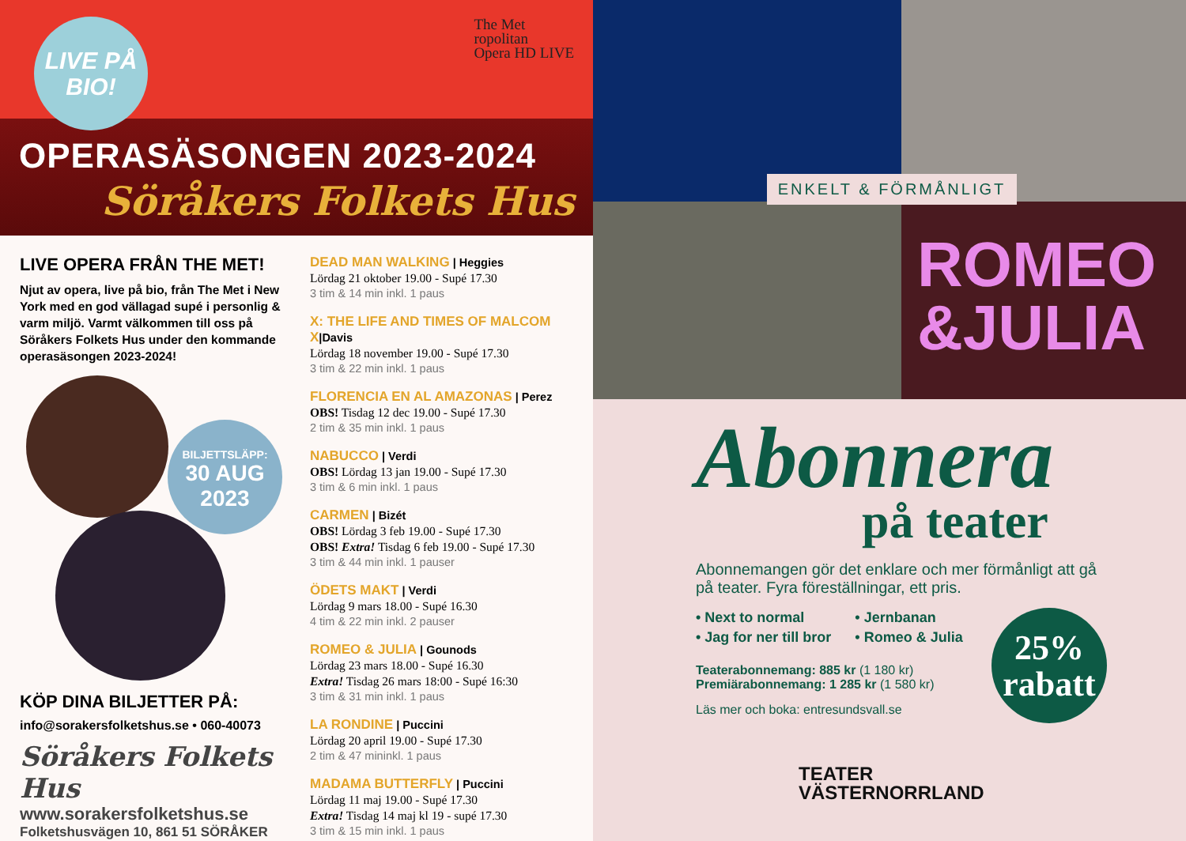LIVE PÅ
BIO!
The Met
ropolitan
Opera HD LIVE
OPERASÄSONGEN 2023-2024
Söråkers Folkets Hus
LIVE OPERA FRÅN THE MET!
Njut av opera, live på bio, från The Met i New York med en god vällagad supé i personlig & varm miljö. Varmt välkommen till oss på Söråkers Folkets Hus under den kommande operasäsongen 2023-2024!
BILJETTSLÄPP:
30 AUG
2023
KÖP DINA BILJETTER PÅ:
info@sorakersfolketshus.se • 060-40073
Söråkers Folkets Hus
www.sorakersfolketshus.se
Folketshusvägen 10, 861 51 SÖRÅKER
DEAD MAN WALKING | Heggies
Lördag 21 oktober 19.00 - Supé 17.30
3 tim & 14 min inkl. 1 paus
X: THE LIFE AND TIMES OF MALCOM X|Davis
Lördag 18 november 19.00 - Supé 17.30
3 tim & 22 min inkl. 1 paus
FLORENCIA EN AL AMAZONAS | Perez
OBS! Tisdag 12 dec 19.00 - Supé 17.30
2 tim & 35 min inkl. 1 paus
NABUCCO | Verdi
OBS! Lördag 13 jan 19.00 - Supé 17.30
3 tim & 6 min inkl. 1 paus
CARMEN | Bizét
OBS! Lördag 3 feb 19.00 - Supé 17.30
OBS! Extra! Tisdag 6 feb 19.00 - Supé 17.30
3 tim & 44 min inkl. 1 pauser
ÖDETS MAKT | Verdi
Lördag 9 mars 18.00 - Supé 16.30
4 tim & 22 min inkl. 2 pauser
ROMEO & JULIA | Gounods
Lördag 23 mars 18.00 - Supé 16.30
Extra! Tisdag 26 mars 18:00 - Supé 16:30
3 tim & 31 min inkl. 1 paus
LA RONDINE | Puccini
Lördag 20 april 19.00 - Supé 17.30
2 tim & 47 mininkl. 1 paus
MADAMA BUTTERFLY | Puccini
Lördag 11 maj 19.00 - Supé 17.30
Extra! Tisdag 14 maj kl 19 - supé 17.30
3 tim & 15 min inkl. 1 paus
ROMEO
&JULIA
ENKELT & FÖRMÅNLIGT
Abonnera
på teater
Abonnemangen gör det enklare och mer förmånligt att gå på teater. Fyra föreställningar, ett pris.
25%
rabatt
• Next to normal
• Jag for ner till bror
• Jernbanan
• Romeo & Julia
Teaterabonnemang: 885 kr (1 180 kr)
Premiärabonnemang: 1 285 kr (1 580 kr)
Läs mer och boka: entresundsvall.se
TEATER
VÄSTERNORRLAND